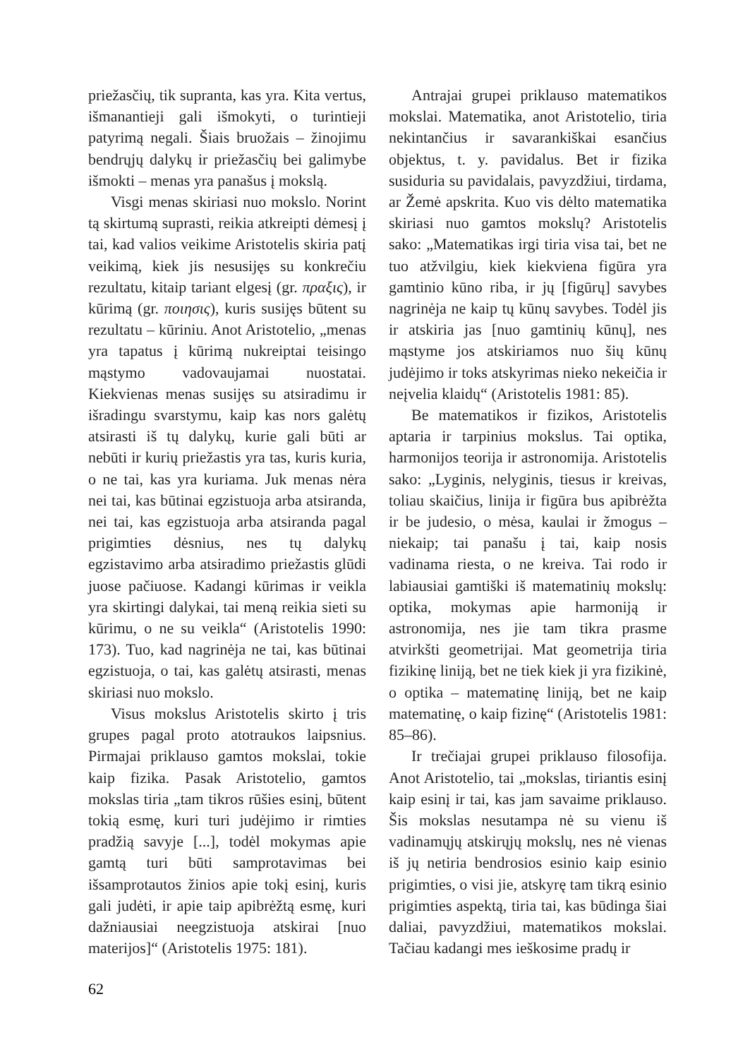priežasčių, tik supranta, kas yra. Kita vertus, išmanantieji gali išmokyti, o turintieji patyrimą negali. Šiais bruožais – žinojimu bendrųjų dalykų ir priežasčių bei galimybe išmokti – menas yra panašus į mokslą.
Visgi menas skiriasi nuo mokslo. Norint tą skirtumą suprasti, reikia atkreipti dėmesį į tai, kad valios veikime Aristotelis skiria patį veikimą, kiek jis nesusijęs su konkrečiu rezultatu, kitaip tariant elgesį (gr. πραξις), ir kūrimą (gr. ποιησις), kuris susijęs būtent su rezultatu – kūriniu. Anot Aristotelio, „menas yra tapatus į kūrimą nukreiptai teisingo mąstymo vadovaujamai nuostatai. Kiekvienas menas susijęs su atsiradimu ir išradingu svarstymu, kaip kas nors galėtų atsirasti iš tų dalykų, kurie gali būti ar nebūti ir kurių priežastis yra tas, kuris kuria, o ne tai, kas yra kuriama. Juk menas nėra nei tai, kas būtinai egzistuoja arba atsiranda, nei tai, kas egzistuoja arba atsiranda pagal prigimties dėsnius, nes tų dalykų egzistavimo arba atsiradimo priežastis glūdi juose pačiuose. Kadangi kūrimas ir veikla yra skirtingi dalykai, tai meną reikia sieti su kūrimu, o ne su veikla“ (Aristotelis 1990: 173). Tuo, kad nagrinėja ne tai, kas būtinai egzistuoja, o tai, kas galėtų atsirasti, menas skiriasi nuo mokslo.
Visus mokslus Aristotelis skirto į tris grupes pagal proto atotraukos laipsnius. Pirmajai priklauso gamtos mokslai, tokie kaip fizika. Pasak Aristotelio, gamtos mokslas tiria „tam tikros rūšies esinį, būtent tokią esmę, kuri turi judėjimo ir rimties pradžią savyje [...], todėl mokymas apie gamtą turi būti samprotavimas bei išsamprotautos žinios apie tokį esinį, kuris gali judėti, ir apie taip apibrėžtą esmę, kuri dažniausiai neegzistuoja atskirai [nuo materijos]“ (Aristotelis 1975: 181).
Antrajai grupei priklauso matematikos mokslai. Matematika, anot Aristotelio, tiria nekintančius ir savarankiškai esančius objektus, t. y. pavidalus. Bet ir fizika susiduria su pavidalais, pavyzdžiui, tirdama, ar Žemė apskrita. Kuo vis dėlto matematika skiriasi nuo gamtos mokslų? Aristotelis sako: „Matematikas irgi tiria visa tai, bet ne tuo atžvilgiu, kiek kiekviena figūra yra gamtinio kūno riba, ir jų [figūrų] savybes nagrinėja ne kaip tų kūnų savybes. Todėl jis ir atskiria jas [nuo gamtinių kūnų], nes mąstyme jos atskiriamos nuo šių kūnų judėjimo ir toks atskyrimas nieko nekeičia ir neįvelia klaidų“ (Aristotelis 1981: 85).
Be matematikos ir fizikos, Aristotelis aptaria ir tarpinius mokslus. Tai optika, harmonijos teorija ir astronomija. Aristotelis sako: „Lyginis, nelyginis, tiesus ir kreivas, toliau skaičius, linija ir figūra bus apibrėžta ir be judesio, o mėsa, kaulai ir žmogus – niekaip; tai panašu į tai, kaip nosis vadinama riesta, o ne kreiva. Tai rodo ir labiausiai gamtiški iš matematinių mokslų: optika, mokymas apie harmoniją ir astronomija, nes jie tam tikra prasme atvirkšti geometrijai. Mat geometrija tiria fizikinę liniją, bet ne tiek kiek ji yra fizikinė, o optika – matematinę liniją, bet ne kaip matematinę, o kaip fizinę“ (Aristotelis 1981: 85–86).
Ir trečiajai grupei priklauso filosofija. Anot Aristotelio, tai „mokslas, tiriantis esinį kaip esinį ir tai, kas jam savaime priklauso. Šis mokslas nesutampa nė su vienu iš vadinamųjų atskirųjų mokslų, nes nė vienas iš jų netiria bendrosios esinio kaip esinio prigimties, o visi jie, atskyrę tam tikrą esinio prigimties aspektą, tiria tai, kas būdinga šiai daliai, pavyzdžiui, matematikos mokslai. Tačiau kadangi mes ieškosime pradų ir
62